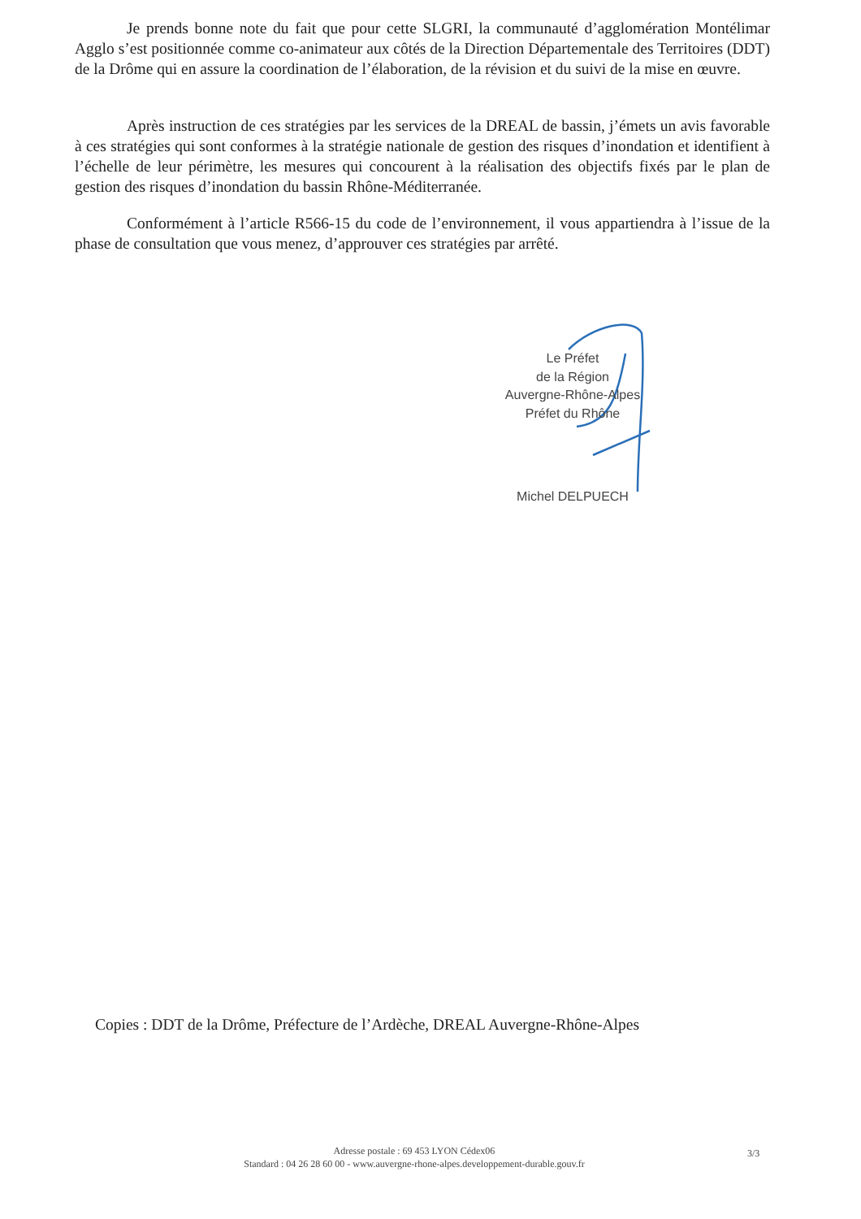Je prends bonne note du fait que pour cette SLGRI, la communauté d’agglomération Montélimar Agglo s’est positionnée comme co-animateur aux côtés de la Direction Départementale des Territoires (DDT) de la Drôme qui en assure la coordination de l’élaboration, de la révision et du suivi de la mise en œuvre.
Après instruction de ces stratégies par les services de la DREAL de bassin, j’émets un avis favorable à ces stratégies qui sont conformes à la stratégie nationale de gestion des risques d’inondation et identifient à l’échelle de leur périmètre, les mesures qui concourent à la réalisation des objectifs fixés par le plan de gestion des risques d’inondation du bassin Rhône-Méditerranée.
Conformément à l’article R566-15 du code de l’environnement, il vous appartiendra à l’issue de la phase de consultation que vous menez, d’approuver ces stratégies par arrêté.
Le Préfet
de la Région
Auvergne-Rhône-Alpes
Préfet du Rhône
Michel DELPUECH
Copies : DDT de la Drôme, Préfecture de l’Ardèche, DREAL Auvergne-Rhône-Alpes
Adresse postale : 69 453 LYON Cédex06
Standard : 04 26 28 60 00 - www.auvergne-rhone-alpes.developpement-durable.gouv.fr
3/3